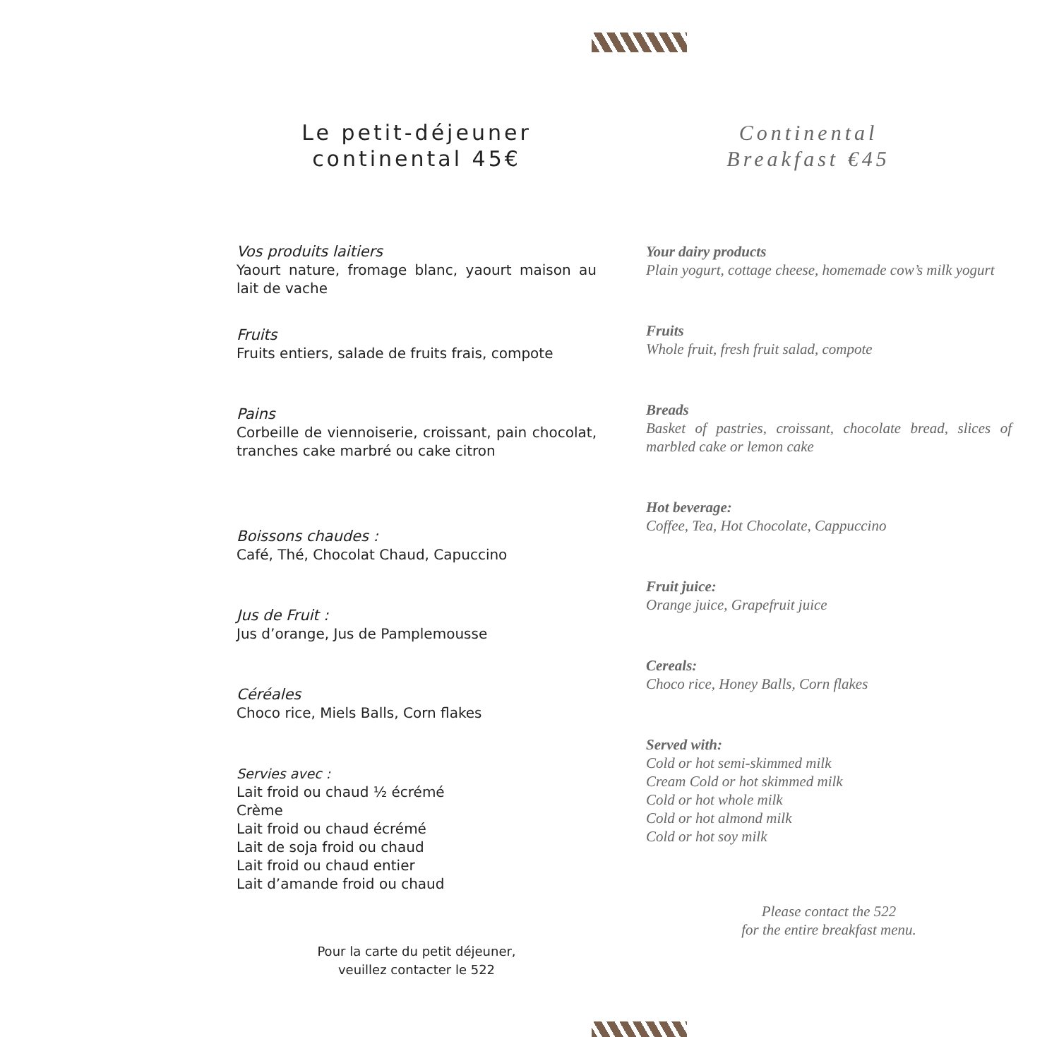Le petit-déjeuner
continental 45€
Vos produits laitiers
Yaourt nature, fromage blanc, yaourt maison au lait de vache
Fruits
Fruits entiers, salade de fruits frais, compote
Pains
Corbeille de viennoiserie, croissant, pain chocolat, tranches cake marbré ou cake citron
Boissons chaudes :
Café, Thé, Chocolat Chaud, Capuccino
Jus de Fruit :
Jus d’orange, Jus de Pamplemousse
Céréales
Choco rice, Miels Balls, Corn flakes
Servies avec :
Lait froid ou chaud ½ écrémé
Crème
Lait froid ou chaud écrémé
Lait de soja froid ou chaud
Lait froid ou chaud entier
Lait d’amande froid ou chaud
Pour la carte du petit déjeuner,
veuillez contacter le 522
Continental
Breakfast €45
Your dairy products
Plain yogurt, cottage cheese, homemade cow’s milk yogurt
Fruits
Whole fruit, fresh fruit salad, compote
Breads
Basket of pastries, croissant, chocolate bread, slices of marbled cake or lemon cake
Hot beverage:
Coffee, Tea, Hot Chocolate, Cappuccino
Fruit juice:
Orange juice, Grapefruit juice
Cereals:
Choco rice, Honey Balls, Corn flakes
Served with:
Cold or hot semi-skimmed milk
Cream Cold or hot skimmed milk
Cold or hot whole milk
Cold or hot almond milk
Cold or hot soy milk
Please contact the 522
for the entire breakfast menu.